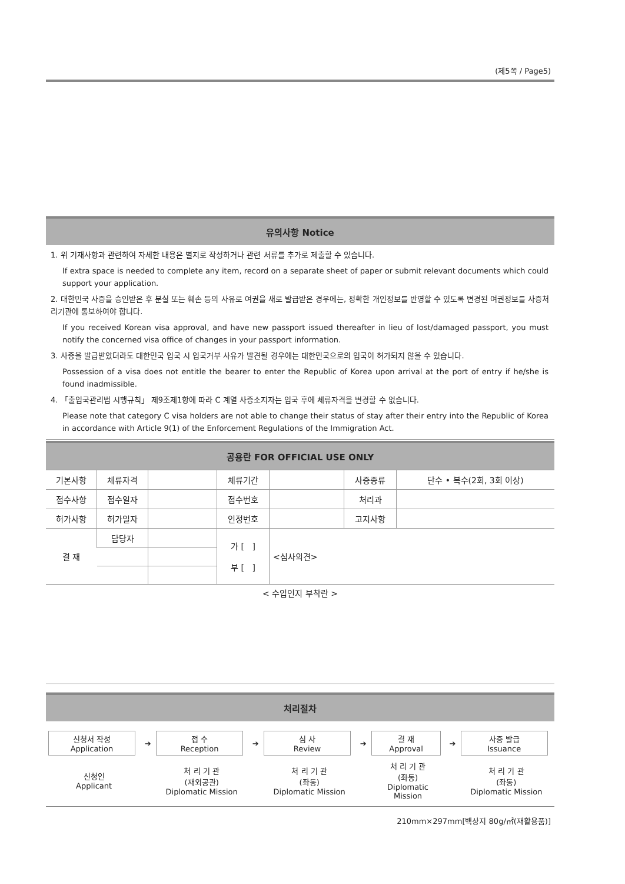(제5쪽 / Page5)
유의사항 Notice
1. 위 기재사항과 관련하여 자세한 내용은 별지로 작성하거나 관련 서류를 추가로 제출할 수 있습니다.
If extra space is needed to complete any item, record on a separate sheet of paper or submit relevant documents which could support your application.
2. 대한민국 사증을 승인받은 후 분실 또는 훼손 등의 사유로 여권을 새로 발급받은 경우에는, 정확한 개인정보를 반영할 수 있도록 변경된 여권정보를 사증처리기관에 통보하여야 합니다.
If you received Korean visa approval, and have new passport issued thereafter in lieu of lost/damaged passport, you must notify the concerned visa office of changes in your passport information.
3. 사증을 발급받았더라도 대한민국 입국 시 입국거부 사유가 발견될 경우에는 대한민국으로의 입국이 허가되지 않을 수 있습니다.
Possession of a visa does not entitle the bearer to enter the Republic of Korea upon arrival at the port of entry if he/she is found inadmissible.
4. 「출입국관리법 시행규칙」 제9조제1항에 따라 C 계열 사증소지자는 입국 후에 체류자격을 변경할 수 없습니다.
Please note that category C visa holders are not able to change their status of stay after their entry into the Republic of Korea in accordance with Article 9(1) of the Enforcement Regulations of the Immigration Act.
공용란 FOR OFFICIAL USE ONLY
| 기본사항 | 체류자격 | | 체류기간 | | 사증종류 | 단수 • 복수(2회, 3회 이상) |
| 접수사항 | 접수일자 | | 접수번호 | | 처리과 | |
| 허가사항 | 허가일자 | | 인정번호 | | 고지사항 | |
| 결 재 | 담당자 | | 가 [ ] 부 [ ] | <심사의견> | | |
< 수입인지 부착란 >
처리절차
| 신청서 작성 Application | ➔ | 접 수 Reception | ➔ | 심 사 Review | ➔ | 결 재 Approval | ➔ | 사증 발급 Issuance |
| 신청인 Applicant | | 처 리 기 관 (재외공관) Diplomatic Mission | | 처 리 기 관 (좌동) Diplomatic Mission | | 처 리 기 관 (좌동) Diplomatic Mission | | 처 리 기 관 (좌동) Diplomatic Mission |
210mm×297mm[백상지 80g/㎡(재활용품)]